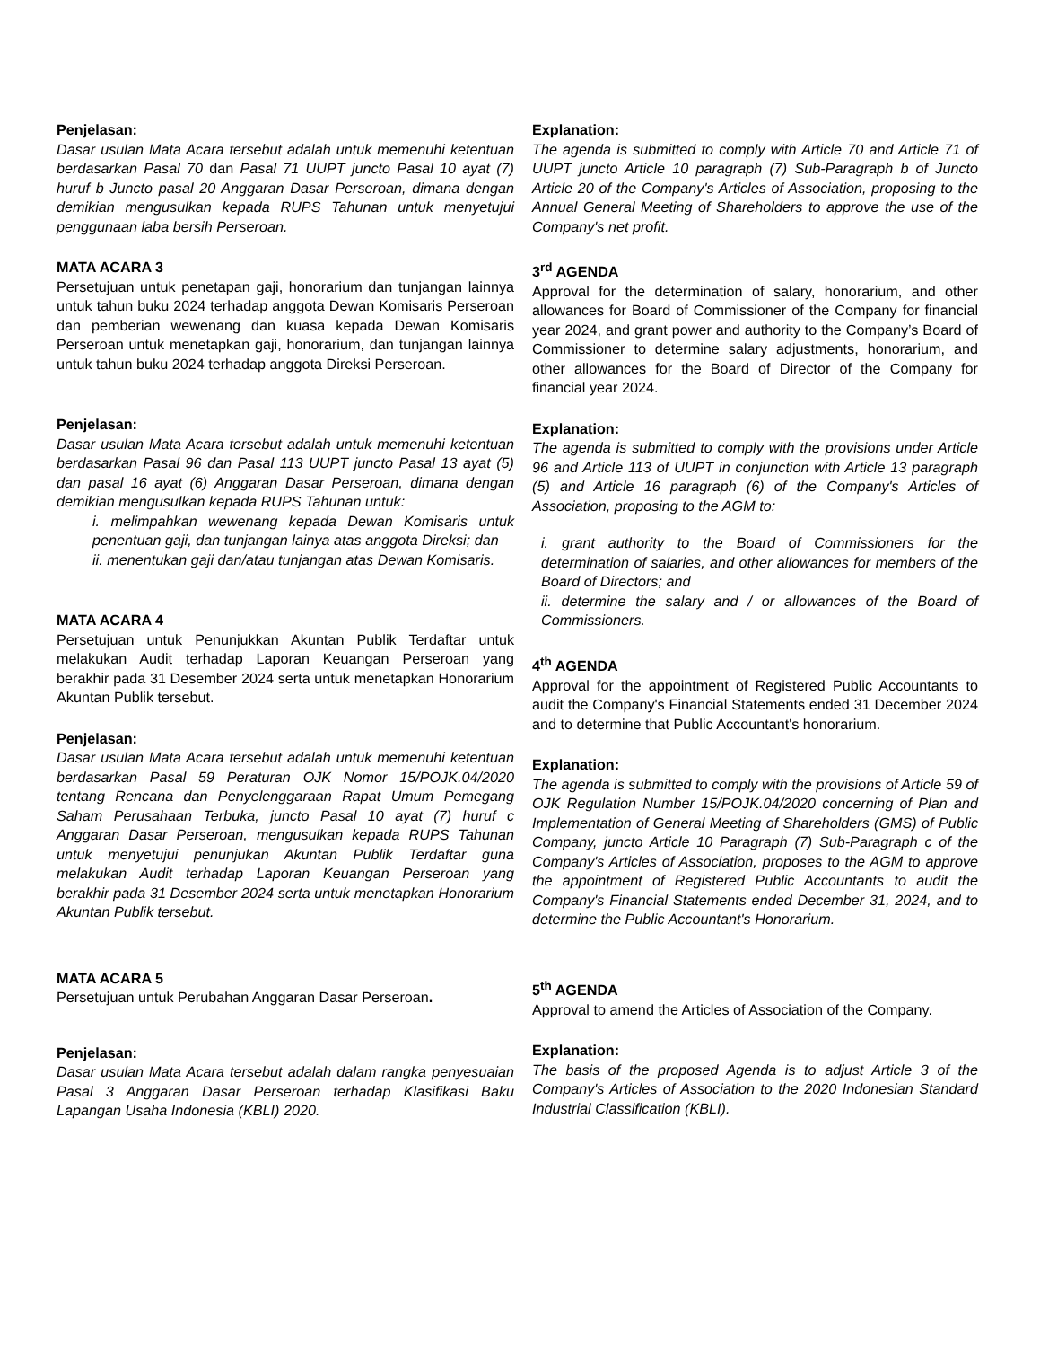Penjelasan:
Dasar usulan Mata Acara tersebut adalah untuk memenuhi ketentuan berdasarkan Pasal 70 dan Pasal 71 UUPT juncto Pasal 10 ayat (7) huruf b Juncto pasal 20 Anggaran Dasar Perseroan, dimana dengan demikian mengusulkan kepada RUPS Tahunan untuk menyetujui penggunaan laba bersih Perseroan.
MATA ACARA 3
Persetujuan untuk penetapan gaji, honorarium dan tunjangan lainnya untuk tahun buku 2024 terhadap anggota Dewan Komisaris Perseroan dan pemberian wewenang dan kuasa kepada Dewan Komisaris Perseroan untuk menetapkan gaji, honorarium, dan tunjangan lainnya untuk tahun buku 2024 terhadap anggota Direksi Perseroan.
Penjelasan:
Dasar usulan Mata Acara tersebut adalah untuk memenuhi ketentuan berdasarkan Pasal 96 dan Pasal 113 UUPT juncto Pasal 13 ayat (5) dan pasal 16 ayat (6) Anggaran Dasar Perseroan, dimana dengan demikian mengusulkan kepada RUPS Tahunan untuk:
i. melimpahkan wewenang kepada Dewan Komisaris untuk penentuan gaji, dan tunjangan lainya atas anggota Direksi; dan
ii. menentukan gaji dan/atau tunjangan atas Dewan Komisaris.
MATA ACARA 4
Persetujuan untuk Penunjukkan Akuntan Publik Terdaftar untuk melakukan Audit terhadap Laporan Keuangan Perseroan yang berakhir pada 31 Desember 2024 serta untuk menetapkan Honorarium Akuntan Publik tersebut.
Penjelasan:
Dasar usulan Mata Acara tersebut adalah untuk memenuhi ketentuan berdasarkan Pasal 59 Peraturan OJK Nomor 15/POJK.04/2020 tentang Rencana dan Penyelenggaraan Rapat Umum Pemegang Saham Perusahaan Terbuka, juncto Pasal 10 ayat (7) huruf c Anggaran Dasar Perseroan, mengusulkan kepada RUPS Tahunan untuk menyetujui penunjukan Akuntan Publik Terdaftar guna melakukan Audit terhadap Laporan Keuangan Perseroan yang berakhir pada 31 Desember 2024 serta untuk menetapkan Honorarium Akuntan Publik tersebut.
MATA ACARA 5
Persetujuan untuk Perubahan Anggaran Dasar Perseroan.
Penjelasan:
Dasar usulan Mata Acara tersebut adalah dalam rangka penyesuaian Pasal 3 Anggaran Dasar Perseroan terhadap Klasifikasi Baku Lapangan Usaha Indonesia (KBLI) 2020.
Explanation:
The agenda is submitted to comply with Article 70 and Article 71 of UUPT juncto Article 10 paragraph (7) Sub-Paragraph b of Juncto Article 20 of the Company's Articles of Association, proposing to the Annual General Meeting of Shareholders to approve the use of the Company's net profit.
3<sup>rd</sup> AGENDA
Approval for the determination of salary, honorarium, and other allowances for Board of Commissioner of the Company for financial year 2024, and grant power and authority to the Company’s Board of Commissioner to determine salary adjustments, honorarium, and other allowances for the Board of Director of the Company for financial year 2024.
Explanation:
The agenda is submitted to comply with the provisions under Article 96 and Article 113 of UUPT in conjunction with Article 13 paragraph (5) and Article 16 paragraph (6) of the Company's Articles of Association, proposing to the AGM to:
i. grant authority to the Board of Commissioners for the determination of salaries, and other allowances for members of the Board of Directors; and
ii. determine the salary and / or allowances of the Board of Commissioners.
4<sup>th</sup> AGENDA
Approval for the appointment of Registered Public Accountants to audit the Company's Financial Statements ended 31 December 2024 and to determine that Public Accountant's honorarium.
Explanation:
The agenda is submitted to comply with the provisions of Article 59 of OJK Regulation Number 15/POJK.04/2020 concerning of Plan and Implementation of General Meeting of Shareholders (GMS) of Public Company, juncto Article 10 Paragraph (7) Sub-Paragraph c of the Company's Articles of Association, proposes to the AGM to approve the appointment of Registered Public Accountants to audit the Company's Financial Statements ended December 31, 2024, and to determine the Public Accountant's Honorarium.
5<sup>th</sup> AGENDA
Approval to amend the Articles of Association of the Company.
Explanation:
The basis of the proposed Agenda is to adjust Article 3 of the Company's Articles of Association to the 2020 Indonesian Standard Industrial Classification (KBLI).